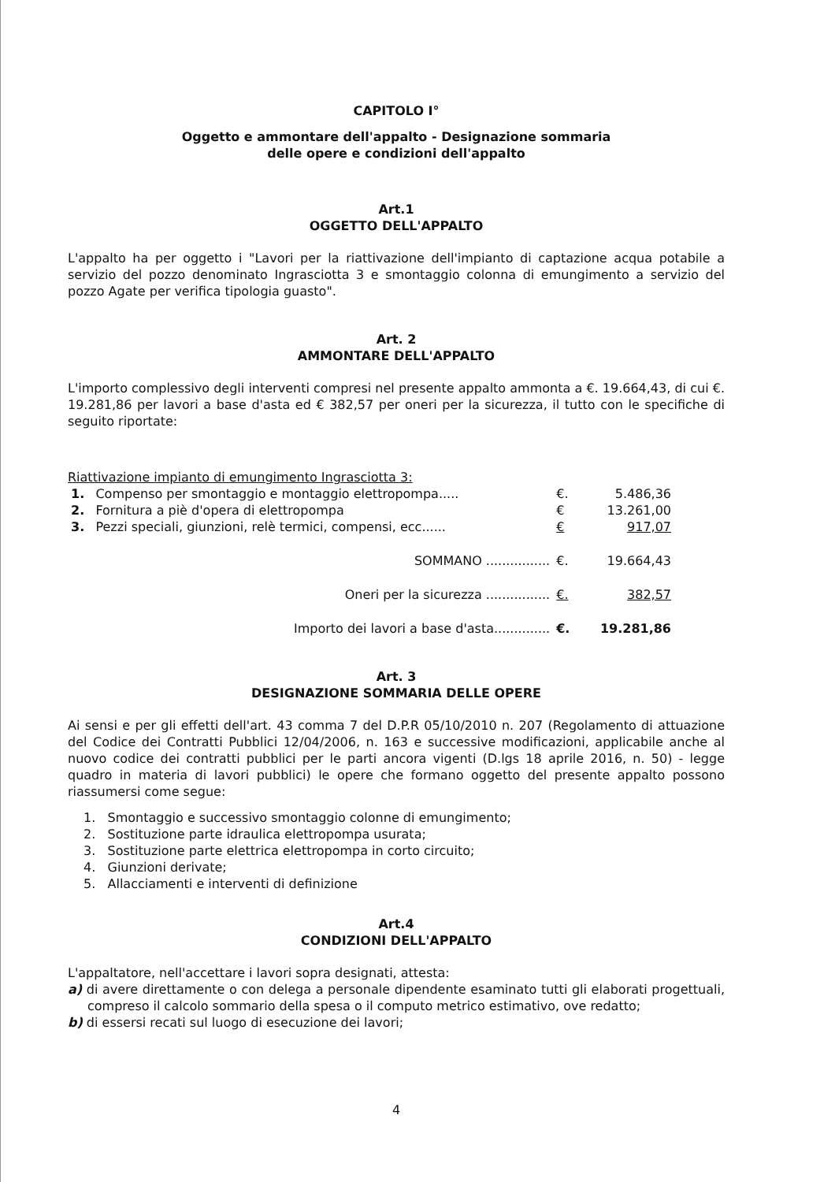CAPITOLO I°
Oggetto e ammontare dell'appalto - Designazione sommaria
delle opere e condizioni dell'appalto
Art.1
OGGETTO DELL'APPALTO
L'appalto ha per oggetto i "Lavori per la riattivazione dell'impianto di captazione acqua potabile a servizio del pozzo denominato Ingrasciotta 3 e smontaggio colonna di emungimento a servizio del pozzo Agate per verifica tipologia guasto".
Art. 2
AMMONTARE DELL'APPALTO
L'importo complessivo degli interventi compresi nel presente appalto ammonta a €. 19.664,43, di cui €. 19.281,86 per lavori a base d'asta ed € 382,57 per oneri per la sicurezza, il tutto con le specifiche di seguito riportate:
Riattivazione impianto di emungimento Ingrasciotta 3:
| 1. | Compenso per smontaggio e montaggio elettropompa..... | €. | 5.486,36 |
| 2. | Fornitura a piè d'opera di elettropompa | € | 13.261,00 |
| 3. | Pezzi speciali, giunzioni, relè termici, compensi, ecc...... | € | 917,07 |
| SOMMANO ................ | | €. | 19.664,43 |
| Oneri per la sicurezza ................ | | €. | 382,57 |
| Importo dei lavori a base d'asta.............. | | €. | 19.281,86 |
Art. 3
DESIGNAZIONE SOMMARIA DELLE OPERE
Ai sensi e per gli effetti dell'art. 43 comma 7 del D.P.R 05/10/2010 n. 207 (Regolamento di attuazione del Codice dei Contratti Pubblici 12/04/2006, n. 163 e successive modificazioni, applicabile anche al nuovo codice dei contratti pubblici per le parti ancora vigenti (D.lgs 18 aprile 2016, n. 50) - legge quadro in materia di lavori pubblici) le opere che formano oggetto del presente appalto possono riassumersi come segue:
1. Smontaggio e successivo smontaggio colonne di emungimento;
2. Sostituzione parte idraulica elettropompa usurata;
3. Sostituzione parte elettrica elettropompa in corto circuito;
4. Giunzioni derivate;
5. Allacciamenti e interventi di definizione
Art.4
CONDIZIONI DELL'APPALTO
L'appaltatore, nell'accettare i lavori sopra designati, attesta:
a) di avere direttamente o con delega a personale dipendente esaminato tutti gli elaborati progettuali, compreso il calcolo sommario della spesa o il computo metrico estimativo, ove redatto;
b) di essersi recati sul luogo di esecuzione dei lavori;
4